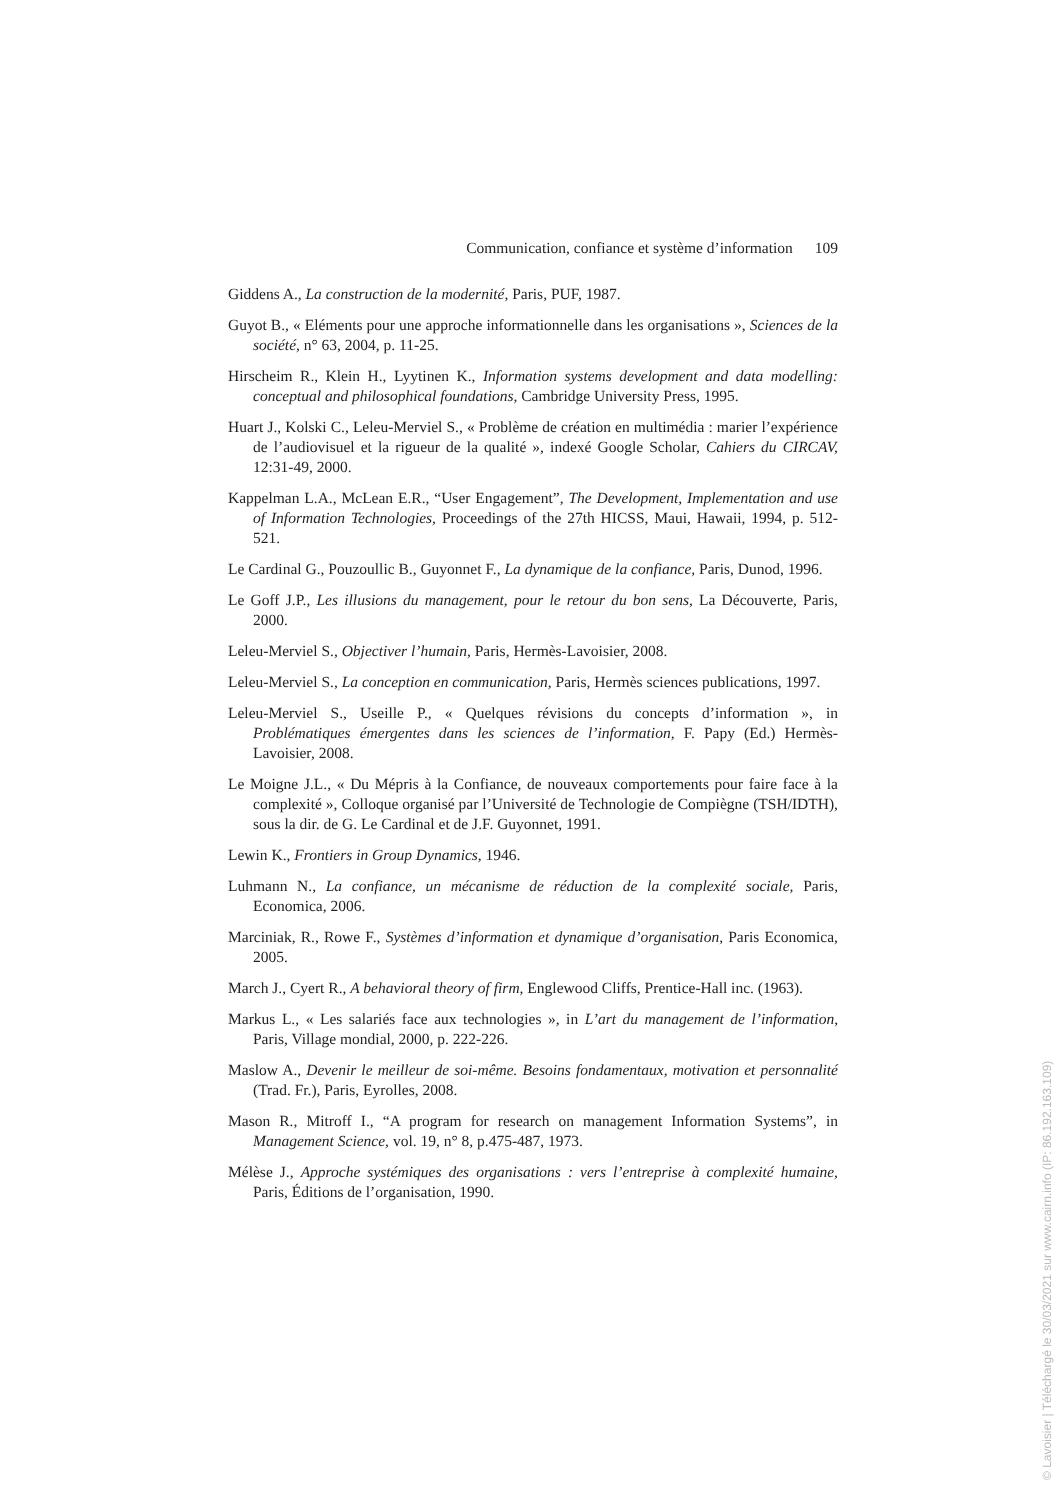Communication, confiance et système d’information 109
Giddens A., La construction de la modernité, Paris, PUF, 1987.
Guyot B., « Eléments pour une approche informationnelle dans les organisations », Sciences de la société, n° 63, 2004, p. 11-25.
Hirscheim R., Klein H., Lyytinen K., Information systems development and data modelling: conceptual and philosophical foundations, Cambridge University Press, 1995.
Huart J., Kolski C., Leleu-Merviel S., « Problème de création en multimédia : marier l’expérience de l’audiovisuel et la rigueur de la qualité », indexé Google Scholar, Cahiers du CIRCAV, 12:31-49, 2000.
Kappelman L.A., McLean E.R., “User Engagement”, The Development, Implementation and use of Information Technologies, Proceedings of the 27th HICSS, Maui, Hawaii, 1994, p. 512-521.
Le Cardinal G., Pouzoullic B., Guyonnet F., La dynamique de la confiance, Paris, Dunod, 1996.
Le Goff J.P., Les illusions du management, pour le retour du bon sens, La Découverte, Paris, 2000.
Leleu-Merviel S., Objectiver l’humain, Paris, Hermès-Lavoisier, 2008.
Leleu-Merviel S., La conception en communication, Paris, Hermès sciences publications, 1997.
Leleu-Merviel S., Useille P., « Quelques révisions du concepts d’information », in Problématiques émergentes dans les sciences de l’information, F. Papy (Ed.) Hermès-Lavoisier, 2008.
Le Moigne J.L., « Du Mépris à la Confiance, de nouveaux comportements pour faire face à la complexité », Colloque organisé par l’Université de Technologie de Compiègne (TSH/IDTH), sous la dir. de G. Le Cardinal et de J.F. Guyonnet, 1991.
Lewin K., Frontiers in Group Dynamics, 1946.
Luhmann N., La confiance, un mécanisme de réduction de la complexité sociale, Paris, Economica, 2006.
Marciniak, R., Rowe F., Systèmes d’information et dynamique d’organisation, Paris Economica, 2005.
March J., Cyert R., A behavioral theory of firm, Englewood Cliffs, Prentice-Hall inc. (1963).
Markus L., « Les salariés face aux technologies », in L’art du management de l’information, Paris, Village mondial, 2000, p. 222-226.
Maslow A., Devenir le meilleur de soi-même. Besoins fondamentaux, motivation et personnalité (Trad. Fr.), Paris, Eyrolles, 2008.
Mason R., Mitroff I., “A program for research on management Information Systems”, in Management Science, vol. 19, n° 8, p.475-487, 1973.
Mélèse J., Approche systémiques des organisations : vers l’entreprise à complexité humaine, Paris, Éditions de l’organisation, 1990.
© Lavoisier | Téléchargé le 30/03/2021 sur www.cairn.info (IP: 86.192.163.109)